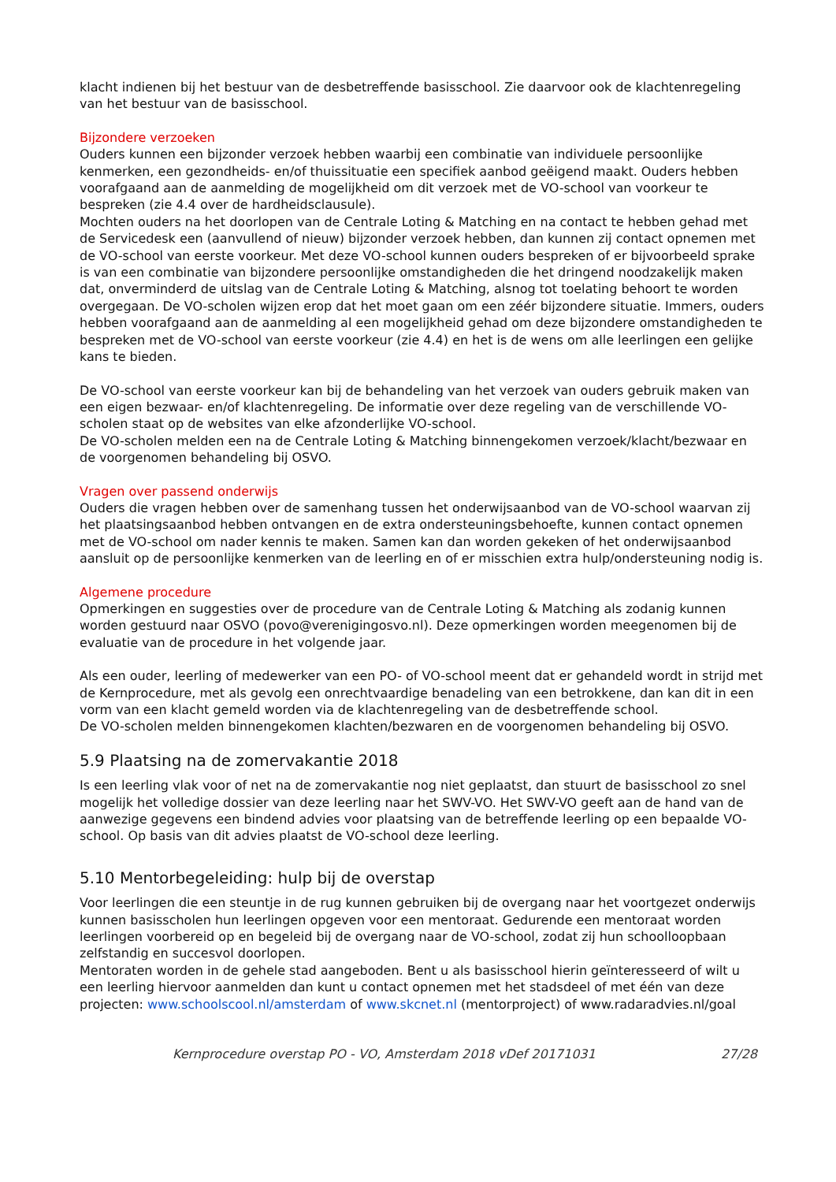klacht indienen bij het bestuur van de desbetreffende basisschool. Zie daarvoor ook de klachtenregeling van het bestuur van de basisschool.
Bijzondere verzoeken
Ouders kunnen een bijzonder verzoek hebben waarbij een combinatie van individuele persoonlijke kenmerken, een gezondheids- en/of thuissituatie een specifiek aanbod geëigend maakt. Ouders hebben voorafgaand aan de aanmelding de mogelijkheid om dit verzoek met de VO-school van voorkeur te bespreken (zie 4.4 over de hardheidsclausule).
Mochten ouders na het doorlopen van de Centrale Loting & Matching en na contact te hebben gehad met de Servicedesk een (aanvullend of nieuw) bijzonder verzoek hebben, dan kunnen zij contact opnemen met de VO-school van eerste voorkeur. Met deze VO-school kunnen ouders bespreken of er bijvoorbeeld sprake is van een combinatie van bijzondere persoonlijke omstandigheden die het dringend noodzakelijk maken dat, onverminderd de uitslag van de Centrale Loting & Matching, alsnog tot toelating behoort te worden overgegaan. De VO-scholen wijzen erop dat het moet gaan om een zéér bijzondere situatie. Immers, ouders hebben voorafgaand aan de aanmelding al een mogelijkheid gehad om deze bijzondere omstandigheden te bespreken met de VO-school van eerste voorkeur (zie 4.4) en het is de wens om alle leerlingen een gelijke kans te bieden.
De VO-school van eerste voorkeur kan bij de behandeling van het verzoek van ouders gebruik maken van een eigen bezwaar- en/of klachtenregeling. De informatie over deze regeling van de verschillende VO-scholen staat op de websites van elke afzonderlijke VO-school.
De VO-scholen melden een na de Centrale Loting & Matching binnengekomen verzoek/klacht/bezwaar en de voorgenomen behandeling bij OSVO.
Vragen over passend onderwijs
Ouders die vragen hebben over de samenhang tussen het onderwijsaanbod van de VO-school waarvan zij het plaatsingsaanbod hebben ontvangen en de extra ondersteuningsbehoefte, kunnen contact opnemen met de VO-school om nader kennis te maken. Samen kan dan worden gekeken of het onderwijsaanbod aansluit op de persoonlijke kenmerken van de leerling en of er misschien extra hulp/ondersteuning nodig is.
Algemene procedure
Opmerkingen en suggesties over de procedure van de Centrale Loting & Matching als zodanig kunnen worden gestuurd naar OSVO (povo@verenigingosvo.nl). Deze opmerkingen worden meegenomen bij de evaluatie van de procedure in het volgende jaar.
Als een ouder, leerling of medewerker van een PO- of VO-school meent dat er gehandeld wordt in strijd met de Kernprocedure, met als gevolg een onrechtvaardige benadeling van een betrokkene, dan kan dit in een vorm van een klacht gemeld worden via de klachtenregeling van de desbetreffende school.
De VO-scholen melden binnengekomen klachten/bezwaren en de voorgenomen behandeling bij OSVO.
5.9 Plaatsing na de zomervakantie 2018
Is een leerling vlak voor of net na de zomervakantie nog niet geplaatst, dan stuurt de basisschool zo snel mogelijk het volledige dossier van deze leerling naar het SWV-VO. Het SWV-VO geeft aan de hand van de aanwezige gegevens een bindend advies voor plaatsing van de betreffende leerling op een bepaalde VO-school. Op basis van dit advies plaatst de VO-school deze leerling.
5.10 Mentorbegeleiding: hulp bij de overstap
Voor leerlingen die een steuntje in de rug kunnen gebruiken bij de overgang naar het voortgezet onderwijs kunnen basisscholen hun leerlingen opgeven voor een mentoraat. Gedurende een mentoraat worden leerlingen voorbereid op en begeleid bij de overgang naar de VO-school, zodat zij hun schoolloopbaan zelfstandig en succesvol doorlopen.
Mentoraten worden in de gehele stad aangeboden. Bent u als basisschool hierin geïnteresseerd of wilt u een leerling hiervoor aanmelden dan kunt u contact opnemen met het stadsdeel of met één van deze projecten: www.schoolscool.nl/amsterdam of www.skcnet.nl (mentorproject) of www.radaradvies.nl/goal
Kernprocedure overstap PO - VO, Amsterdam 2018 vDef 20171031 27/28